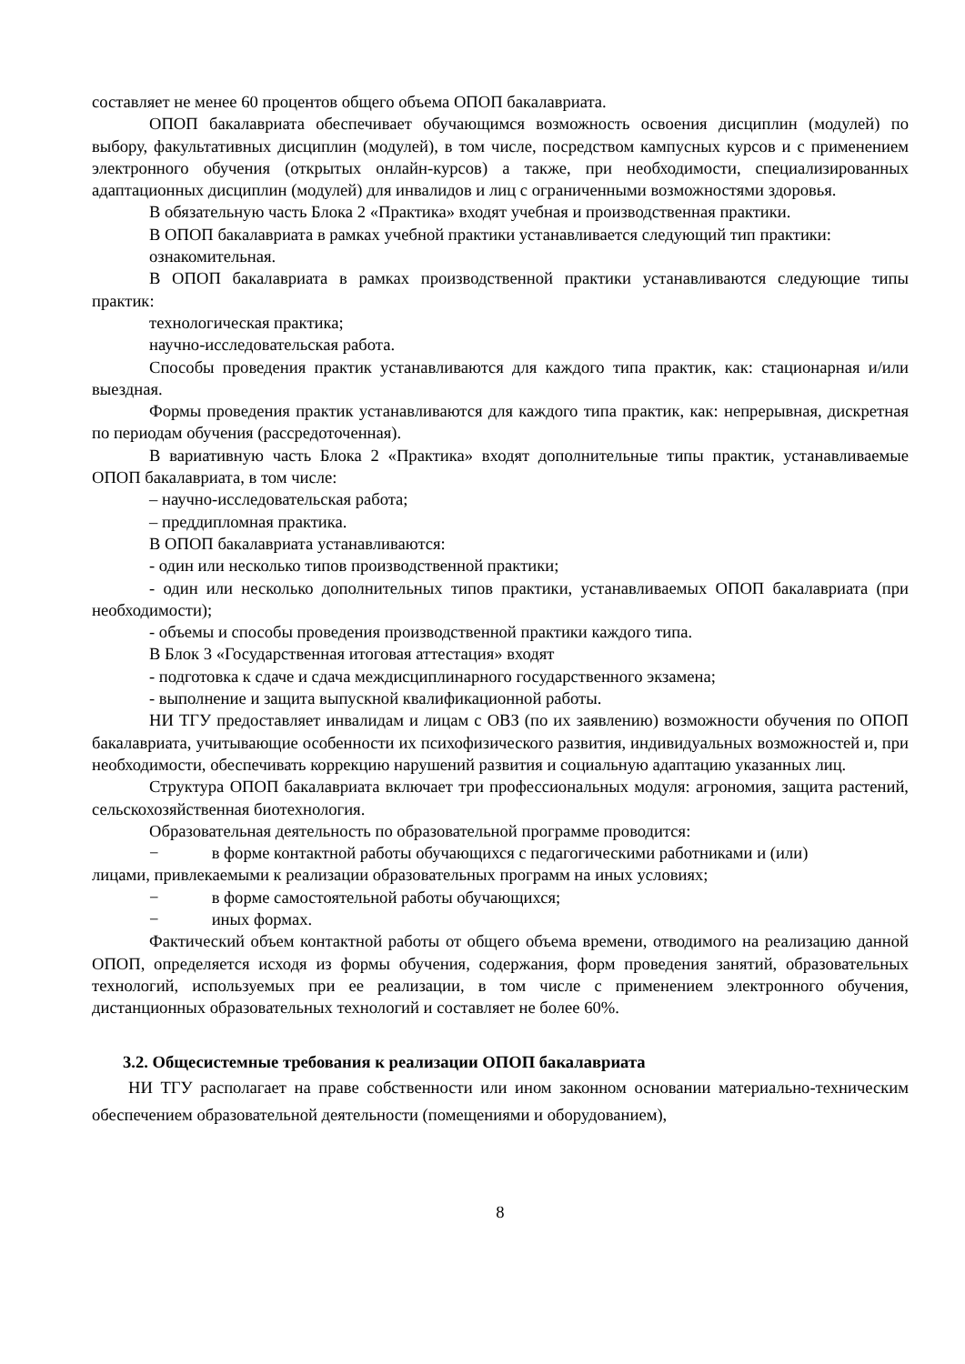составляет не менее 60 процентов общего объема ОПОП бакалавриата.
ОПОП бакалавриата обеспечивает обучающимся возможность освоения дисциплин (модулей) по выбору, факультативных дисциплин (модулей), в том числе, посредством кампусных курсов и с применением электронного обучения (открытых онлайн-курсов) а также, при необходимости, специализированных адаптационных дисциплин (модулей) для инвалидов и лиц с ограниченными возможностями здоровья.
В обязательную часть Блока 2 «Практика» входят учебная и производственная практики.
В ОПОП бакалавриата в рамках учебной практики устанавливается следующий тип практики:
ознакомительная.
В ОПОП бакалавриата в рамках производственной практики устанавливаются следующие типы практик:
технологическая практика;
научно-исследовательская работа.
Способы проведения практик устанавливаются для каждого типа практик, как: стационарная и/или выездная.
Формы проведения практик устанавливаются для каждого типа практик, как: непрерывная, дискретная по периодам обучения (рассредоточенная).
В вариативную часть Блока 2 «Практика» входят дополнительные типы практик, устанавливаемые ОПОП бакалавриата, в том числе:
– научно-исследовательская работа;
– преддипломная практика.
В ОПОП бакалавриата устанавливаются:
- один или несколько типов производственной практики;
- один или несколько дополнительных типов практики, устанавливаемых ОПОП бакалавриата (при необходимости);
- объемы и способы проведения производственной практики каждого типа.
В Блок 3 «Государственная итоговая аттестация» входят
- подготовка к сдаче и сдача междисциплинарного государственного экзамена;
- выполнение и защита выпускной квалификационной работы.
НИ ТГУ предоставляет инвалидам и лицам с ОВЗ (по их заявлению) возможности обучения по ОПОП бакалавриата, учитывающие особенности их психофизического развития, индивидуальных возможностей и, при необходимости, обеспечивать коррекцию нарушений развития и социальную адаптацию указанных лиц.
Структура ОПОП бакалавриата включает три профессиональных модуля: агрономия, защита растений, сельскохозяйственная биотехнология.
Образовательная деятельность по образовательной программе проводится:
− в форме контактной работы обучающихся с педагогическими работниками и (или)
лицами, привлекаемыми к реализации образовательных программ на иных условиях;
− в форме самостоятельной работы обучающихся;
− иных формах.
Фактический объем контактной работы от общего объема времени, отводимого на реализацию данной ОПОП, определяется исходя из формы обучения, содержания, форм проведения занятий, образовательных технологий, используемых при ее реализации, в том числе с применением электронного обучения, дистанционных образовательных технологий и составляет не более 60%.
3.2. Общесистемные требования к реализации ОПОП бакалавриата
НИ ТГУ располагает на праве собственности или ином законном основании материально-техническим обеспечением образовательной деятельности (помещениями и оборудованием),
8